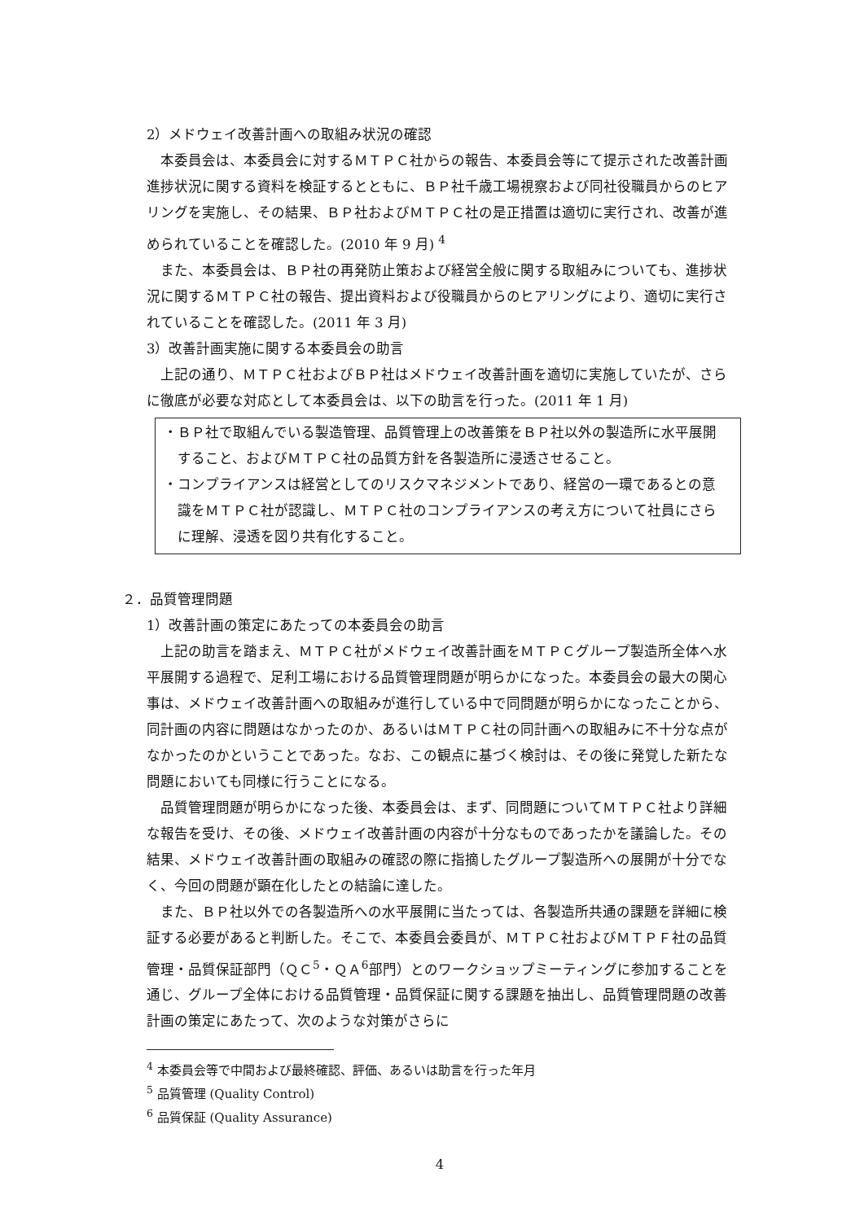2）メドウェイ改善計画への取組み状況の確認
本委員会は、本委員会に対するＭＴＰＣ社からの報告、本委員会等にて提示された改善計画進捗状況に関する資料を検証するとともに、ＢＰ社千歳工場視察および同社役職員からのヒアリングを実施し、その結果、ＢＰ社およびＭＴＰＣ社の是正措置は適切に実行され、改善が進められていることを確認した。(2010 年 9 月) <sup>4</sup>
また、本委員会は、ＢＰ社の再発防止策および経営全般に関する取組みについても、進捗状況に関するＭＴＰＣ社の報告、提出資料および役職員からのヒアリングにより、適切に実行されていることを確認した。(2011 年 3 月)
3）改善計画実施に関する本委員会の助言
上記の通り、ＭＴＰＣ社およびＢＰ社はメドウェイ改善計画を適切に実施していたが、さらに徹底が必要な対応として本委員会は、以下の助言を行った。(2011 年 1 月)
・ＢＰ社で取組んでいる製造管理、品質管理上の改善策をＢＰ社以外の製造所に水平展開すること、およびＭＴＰＣ社の品質方針を各製造所に浸透させること。
・コンプライアンスは経営としてのリスクマネジメントであり、経営の一環であるとの意識をＭＴＰＣ社が認識し、ＭＴＰＣ社のコンプライアンスの考え方について社員にさらに理解、浸透を図り共有化すること。
２．品質管理問題
1）改善計画の策定にあたっての本委員会の助言
上記の助言を踏まえ、ＭＴＰＣ社がメドウェイ改善計画をＭＴＰＣグループ製造所全体へ水平展開する過程で、足利工場における品質管理問題が明らかになった。本委員会の最大の関心事は、メドウェイ改善計画への取組みが進行している中で同問題が明らかになったことから、同計画の内容に問題はなかったのか、あるいはＭＴＰＣ社の同計画への取組みに不十分な点がなかったのかということであった。なお、この観点に基づく検討は、その後に発覚した新たな問題においても同様に行うことになる。
品質管理問題が明らかになった後、本委員会は、まず、同問題についてＭＴＰＣ社より詳細な報告を受け、その後、メドウェイ改善計画の内容が十分なものであったかを議論した。その結果、メドウェイ改善計画の取組みの確認の際に指摘したグループ製造所への展開が十分でなく、今回の問題が顕在化したとの結論に達した。
また、ＢＰ社以外での各製造所への水平展開に当たっては、各製造所共通の課題を詳細に検証する必要があると判断した。そこで、本委員会委員が、ＭＴＰＣ社およびＭＴＰＦ社の品質管理・品質保証部門（ＱＣ<sup>5</sup>・ＱＡ<sup>6</sup>部門）とのワークショップミーティングに参加することを通じ、グループ全体における品質管理・品質保証に関する課題を抽出し、品質管理問題の改善計画の策定にあたって、次のような対策がさらに
<sup>4</sup> 本委員会等で中間および最終確認、評価、あるいは助言を行った年月
<sup>5</sup> 品質管理 (Quality Control)
<sup>6</sup> 品質保証 (Quality Assurance)
4